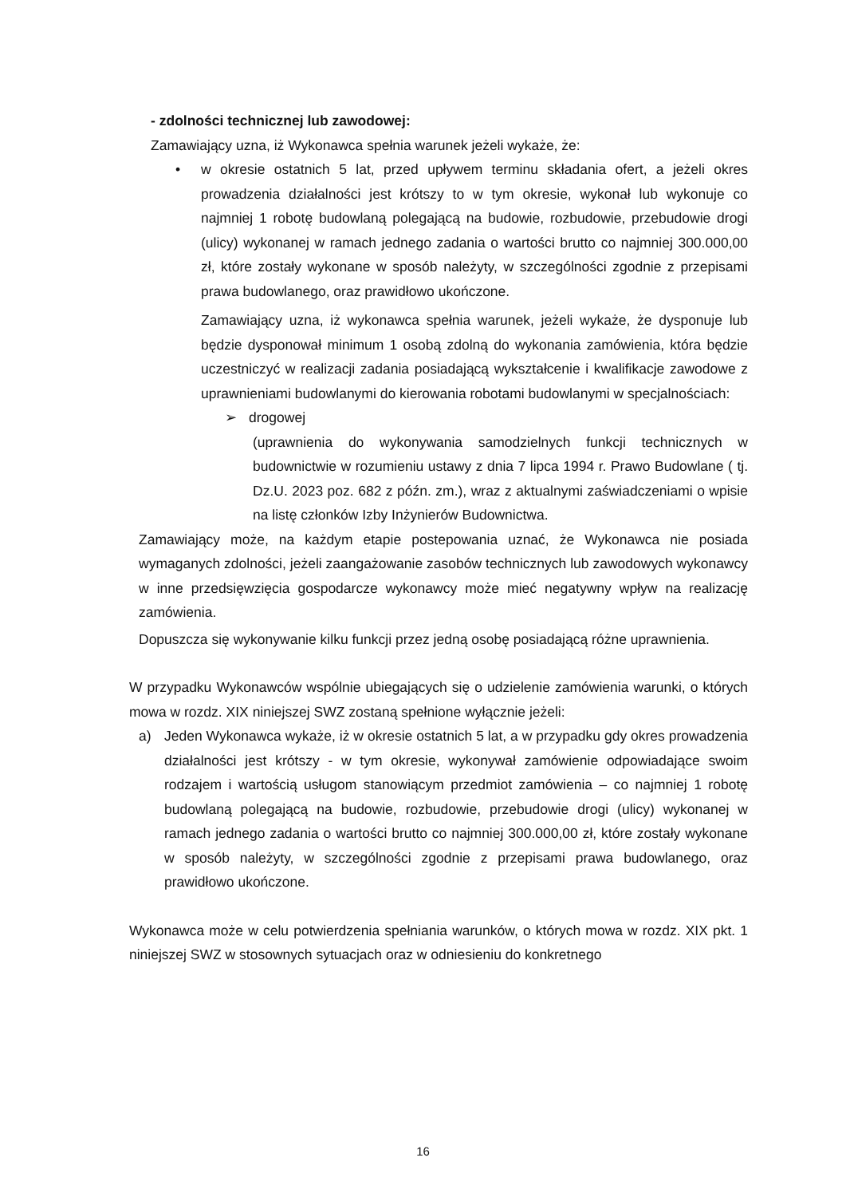- zdolności technicznej lub zawodowej:
Zamawiający uzna, iż Wykonawca spełnia warunek jeżeli wykaże, że:
• w okresie ostatnich 5 lat, przed upływem terminu składania ofert, a jeżeli okres prowadzenia działalności jest krótszy to w tym okresie, wykonał lub wykonuje co najmniej 1 robotę budowlaną polegającą na budowie, rozbudowie, przebudowie drogi (ulicy) wykonanej w ramach jednego zadania o wartości brutto co najmniej 300.000,00 zł, które zostały wykonane w sposób należyty, w szczególności zgodnie z przepisami prawa budowlanego, oraz prawidłowo ukończone.
Zamawiający uzna, iż wykonawca spełnia warunek, jeżeli wykaże, że dysponuje lub będzie dysponował minimum 1 osobą zdolną do wykonania zamówienia, która będzie uczestniczyć w realizacji zadania posiadającą wykształcenie i kwalifikacje zawodowe z uprawnieniami budowlanymi do kierowania robotami budowlanymi w specjalnościach:
➢ drogowej
(uprawnienia do wykonywania samodzielnych funkcji technicznych w budownictwie w rozumieniu ustawy z dnia 7 lipca 1994 r. Prawo Budowlane ( tj. Dz.U. 2023 poz. 682 z późn. zm.), wraz z aktualnymi zaświadczeniami o wpisie na listę członków Izby Inżynierów Budownictwa.
Zamawiający może, na każdym etapie postepowania uznać, że Wykonawca nie posiada wymaganych zdolności, jeżeli zaangażowanie zasobów technicznych lub zawodowych wykonawcy w inne przedsięwzięcia gospodarcze wykonawcy może mieć negatywny wpływ na realizację zamówienia.
Dopuszcza się wykonywanie kilku funkcji przez jedną osobę posiadającą różne uprawnienia.
W przypadku Wykonawców wspólnie ubiegających się o udzielenie zamówienia warunki, o których mowa w rozdz. XIX niniejszej SWZ zostaną spełnione wyłącznie jeżeli:
a) Jeden Wykonawca wykaże, iż w okresie ostatnich 5 lat, a w przypadku gdy okres prowadzenia działalności jest krótszy - w tym okresie, wykonywał zamówienie odpowiadające swoim rodzajem i wartością usługom stanowiącym przedmiot zamówienia – co najmniej 1 robotę budowlaną polegającą na budowie, rozbudowie, przebudowie drogi (ulicy) wykonanej w ramach jednego zadania o wartości brutto co najmniej 300.000,00 zł, które zostały wykonane w sposób należyty, w szczególności zgodnie z przepisami prawa budowlanego, oraz prawidłowo ukończone.
Wykonawca może w celu potwierdzenia spełniania warunków, o których mowa w rozdz. XIX pkt. 1 niniejszej SWZ w stosownych sytuacjach oraz w odniesieniu do konkretnego
16